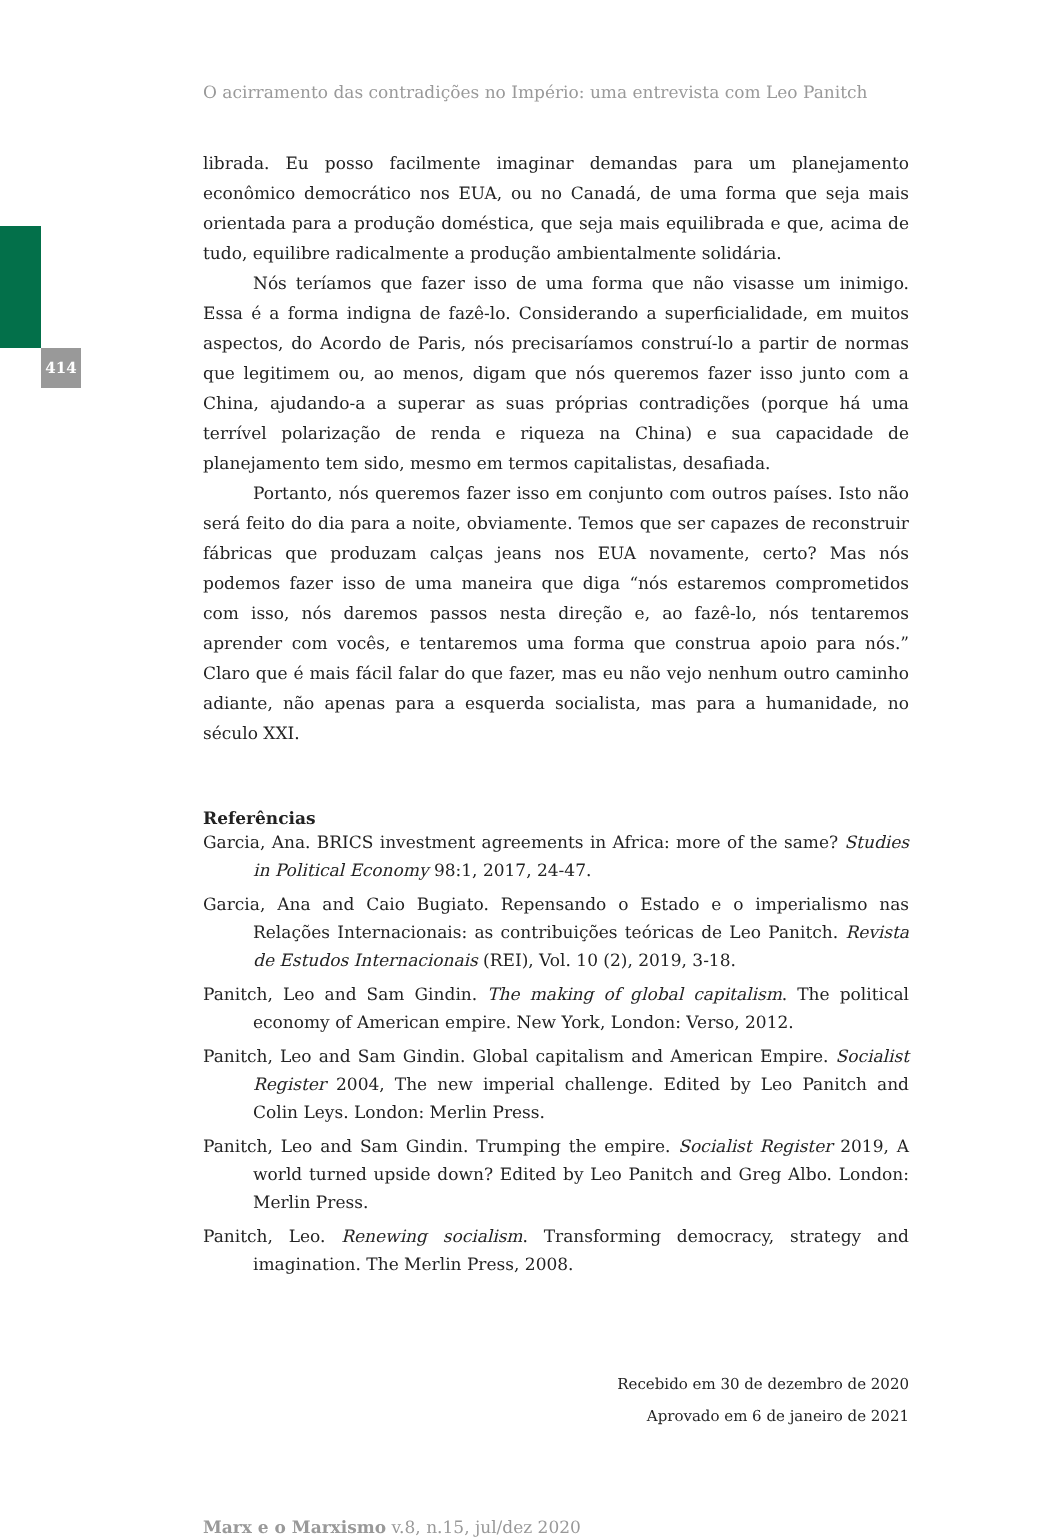414
O acirramento das contradições no Império: uma entrevista com Leo Panitch
librada. Eu posso facilmente imaginar demandas para um planejamento econômico democrático nos EUA, ou no Canadá, de uma forma que seja mais orientada para a produção doméstica, que seja mais equilibrada e que, acima de tudo, equilibre radicalmente a produção ambientalmente solidária.
Nós teríamos que fazer isso de uma forma que não visasse um inimigo. Essa é a forma indigna de fazê-lo. Considerando a superficialidade, em muitos aspectos, do Acordo de Paris, nós precisaríamos construí-lo a partir de normas que legitimem ou, ao menos, digam que nós queremos fazer isso junto com a China, ajudando-a a superar as suas próprias contradições (porque há uma terrível polarização de renda e riqueza na China) e sua capacidade de planejamento tem sido, mesmo em termos capitalistas, desafiada.
Portanto, nós queremos fazer isso em conjunto com outros países. Isto não será feito do dia para a noite, obviamente. Temos que ser capazes de reconstruir fábricas que produzam calças jeans nos EUA novamente, certo? Mas nós podemos fazer isso de uma maneira que diga “nós estaremos comprometidos com isso, nós daremos passos nesta direção e, ao fazê-lo, nós tentaremos aprender com vocês, e tentaremos uma forma que construa apoio para nós.” Claro que é mais fácil falar do que fazer, mas eu não vejo nenhum outro caminho adiante, não apenas para a esquerda socialista, mas para a humanidade, no século XXI.
Referências
Garcia, Ana. BRICS investment agreements in Africa: more of the same? Studies in Political Economy 98:1, 2017, 24-47.
Garcia, Ana and Caio Bugiato. Repensando o Estado e o imperialismo nas Relações Internacionais: as contribuições teóricas de Leo Panitch. Revista de Estudos Internacionais (REI), Vol. 10 (2), 2019, 3-18.
Panitch, Leo and Sam Gindin. The making of global capitalism. The political economy of American empire. New York, London: Verso, 2012.
Panitch, Leo and Sam Gindin. Global capitalism and American Empire. Socialist Register 2004, The new imperial challenge. Edited by Leo Panitch and Colin Leys. London: Merlin Press.
Panitch, Leo and Sam Gindin. Trumping the empire. Socialist Register 2019, A world turned upside down? Edited by Leo Panitch and Greg Albo. London: Merlin Press.
Panitch, Leo. Renewing socialism. Transforming democracy, strategy and imagination. The Merlin Press, 2008.
Recebido em 30 de dezembro de 2020
Aprovado em 6 de janeiro de 2021
Marx e o Marxismo v.8, n.15, jul/dez 2020